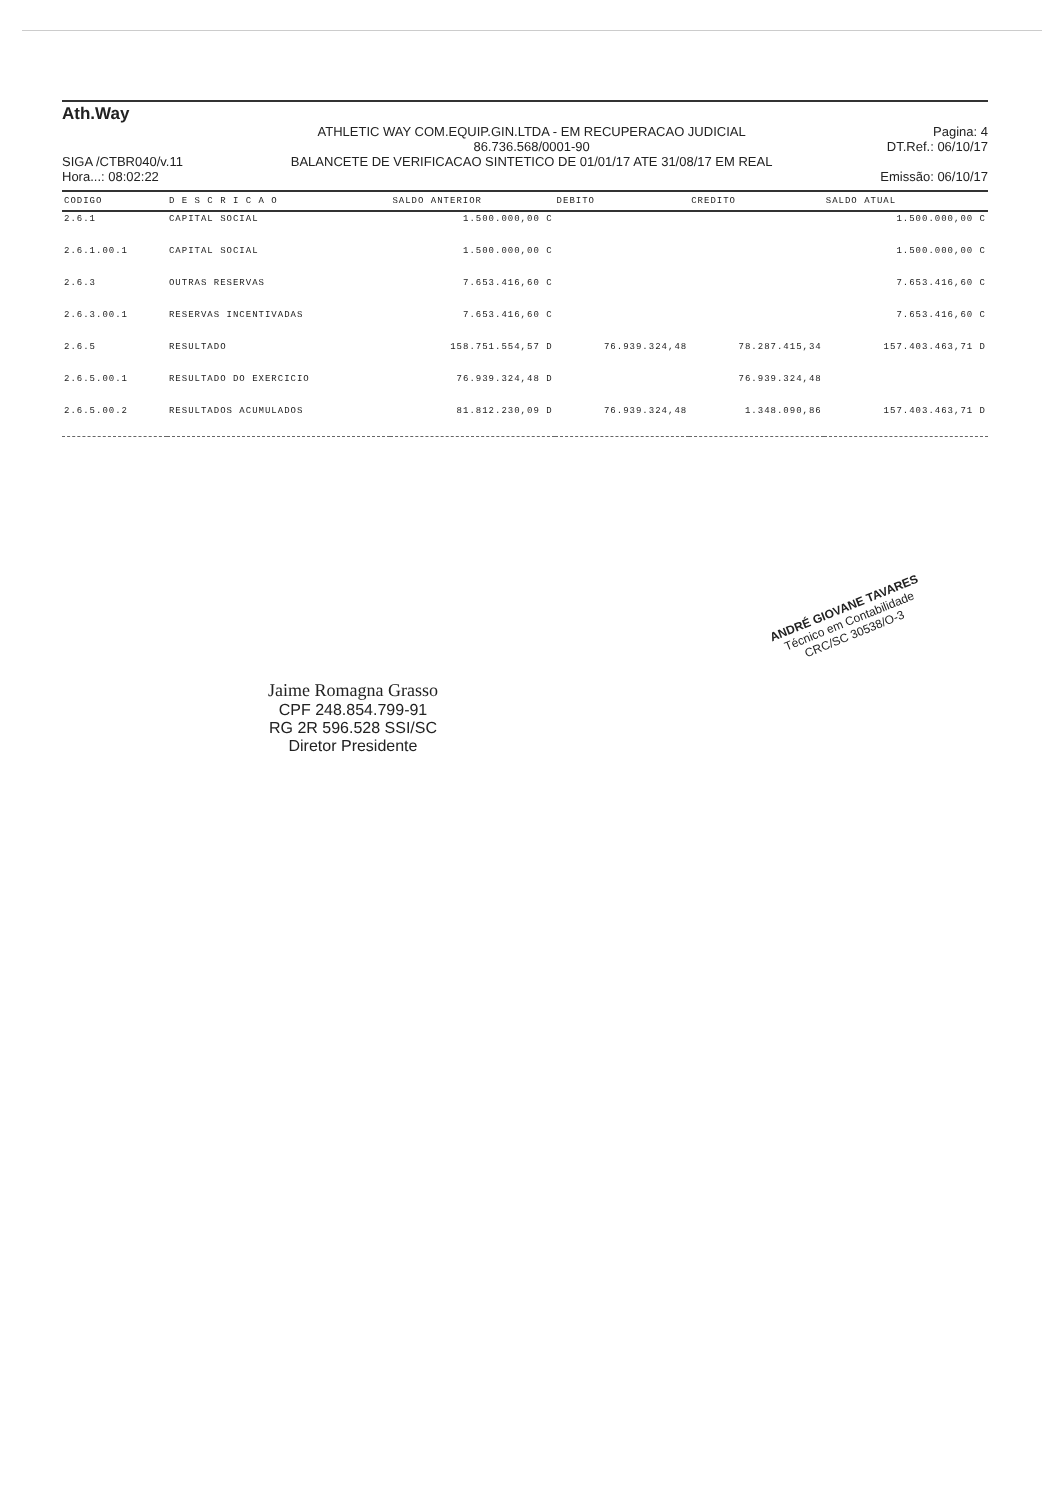Ath.Way
SIGA /CTBR040/v.11
Hora...: 08:02:22
ATHLETIC WAY COM.EQUIP.GIN.LTDA - EM RECUPERACAO JUDICIAL
86.736.568/0001-90
BALANCETE DE VERIFICACAO SINTETICO DE 01/01/17 ATE 31/08/17 EM REAL
Pagina: 4
DT.Ref.: 06/10/17
Emissão: 06/10/17
| CODIGO | D E S C R I C A O | SALDO ANTERIOR | DEBITO | CREDITO | SALDO ATUAL |
| --- | --- | --- | --- | --- | --- |
| 2.6.1 | CAPITAL SOCIAL | 1.500.000,00 C | | | 1.500.000,00 C |
| 2.6.1.00.1 | CAPITAL SOCIAL | 1.500.000,00 C | | | 1.500.000,00 C |
| 2.6.3 | OUTRAS RESERVAS | 7.653.416,60 C | | | 7.653.416,60 C |
| 2.6.3.00.1 | RESERVAS INCENTIVADAS | 7.653.416,60 C | | | 7.653.416,60 C |
| 2.6.5 | RESULTADO | 158.751.554,57 D | 76.939.324,48 | 78.287.415,34 | 157.403.463,71 D |
| 2.6.5.00.1 | RESULTADO DO EXERCICIO | 76.939.324,48 D | | 76.939.324,48 | |
| 2.6.5.00.2 | RESULTADOS ACUMULADOS | 81.812.230,09 D | 76.939.324,48 | 1.348.090,86 | 157.403.463,71 D |
Jaime Romagna Grasso
CPF 248.854.799-91
RG 2R 596.528 SSI/SC
Diretor Presidente
ANDRÉ GIOVANE TAVARES
Técnico em Contabilidade
CRC/SC 30538/O-3